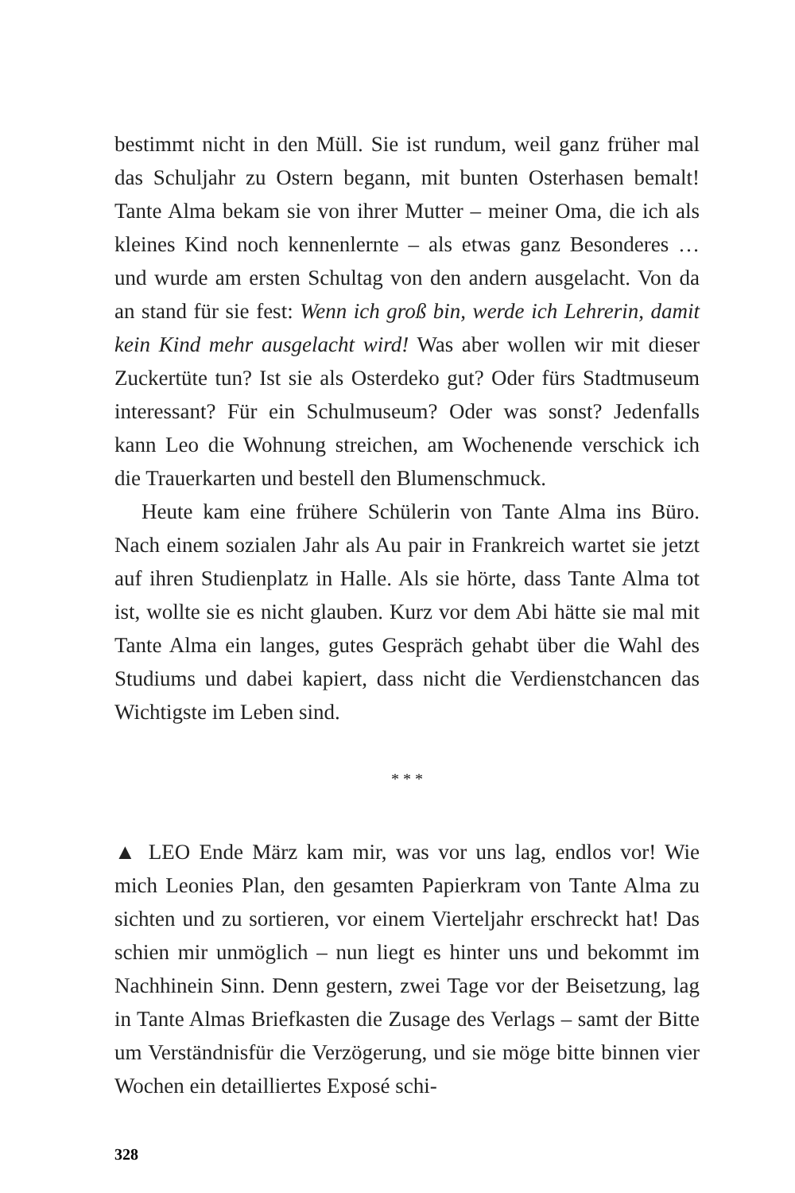bestimmt nicht in den Müll. Sie ist rundum, weil ganz früher mal das Schuljahr zu Ostern begann, mit bunten Osterhasen bemalt! Tante Alma bekam sie von ihrer Mutter – meiner Oma, die ich als kleines Kind noch kennenlernte – als etwas ganz Besonderes … und wurde am ersten Schultag von den andern ausgelacht. Von da an stand für sie fest: Wenn ich groß bin, werde ich Lehrerin, damit kein Kind mehr ausgelacht wird! Was aber wollen wir mit dieser Zuckertüte tun? Ist sie als Osterdeko gut? Oder fürs Stadtmuseum interessant? Für ein Schulmuseum? Oder was sonst? Jedenfalls kann Leo die Wohnung streichen, am Wochenende verschick ich die Trauerkarten und bestell den Blumenschmuck.
Heute kam eine frühere Schülerin von Tante Alma ins Büro. Nach einem sozialen Jahr als Au pair in Frankreich wartet sie jetzt auf ihren Studienplatz in Halle. Als sie hörte, dass Tante Alma tot ist, wollte sie es nicht glauben. Kurz vor dem Abi hätte sie mal mit Tante Alma ein langes, gutes Gespräch gehabt über die Wahl des Studiums und dabei kapiert, dass nicht die Verdienstchancen das Wichtigste im Leben sind.
* * *
▲ LEO Ende März kam mir, was vor uns lag, endlos vor! Wie mich Leonies Plan, den gesamten Papierkram von Tante Alma zu sichten und zu sortieren, vor einem Vierteljahr erschreckt hat! Das schien mir unmöglich – nun liegt es hinter uns und bekommt im Nachhinein Sinn. Denn gestern, zwei Tage vor der Beisetzung, lag in Tante Almas Briefkasten die Zusage des Verlags – samt der Bitte um Verständnisfür die Verzögerung, und sie möge bitte binnen vier Wochen ein detailliertes Exposé schi-
328